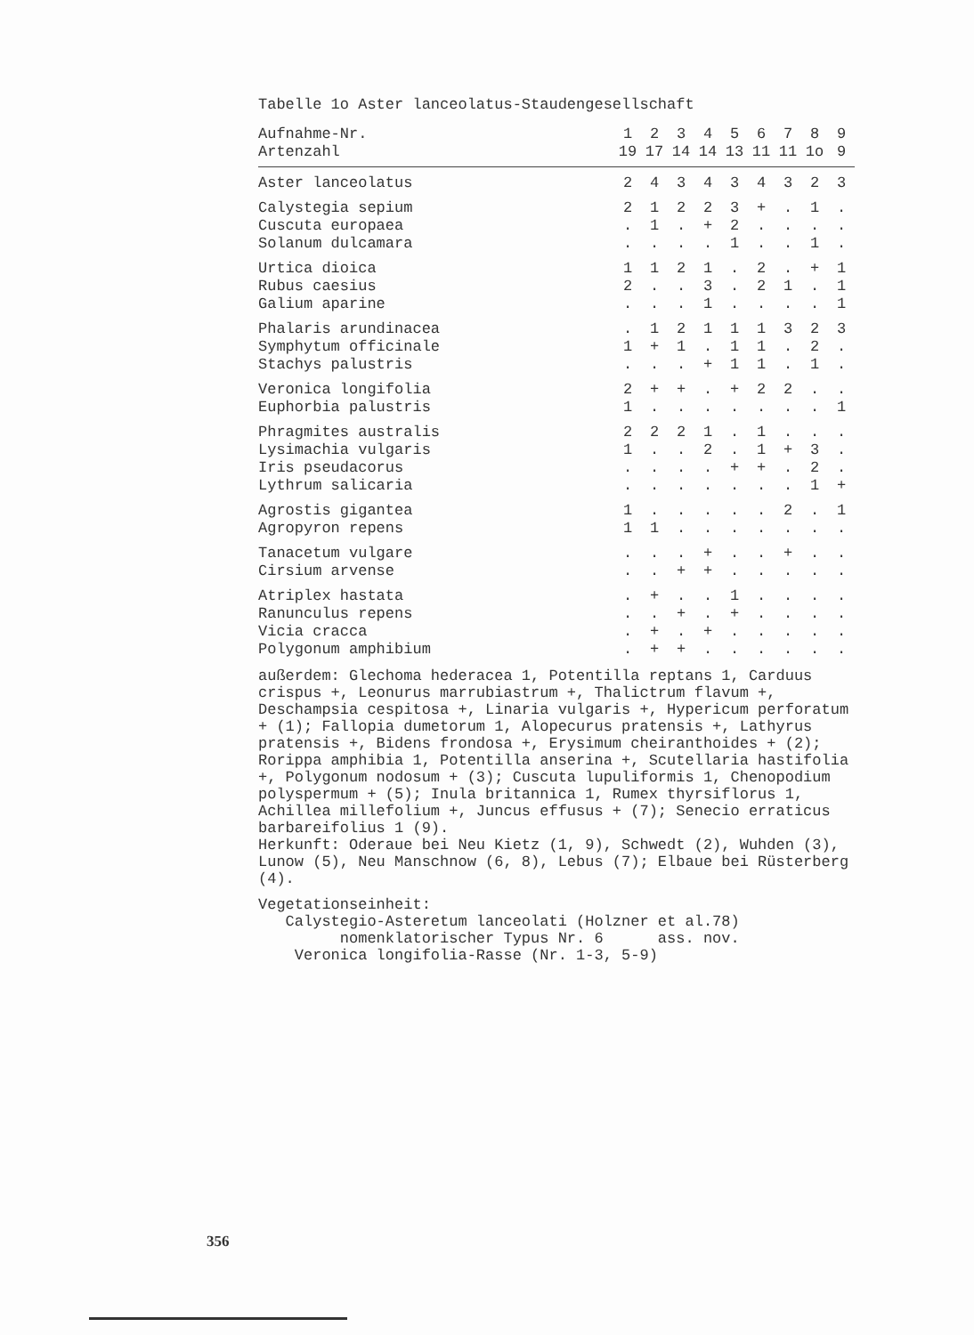Tabelle 1o Aster lanceolatus-Staudengesellschaft
| Aufnahme-Nr. | 1 | 2 | 3 | 4 | 5 | 6 | 7 | 8 | 9 |
| --- | --- | --- | --- | --- | --- | --- | --- | --- | --- |
| Artenzahl | 19 | 17 | 14 | 14 | 13 | 11 | 11 | 1o | 9 |
| Aster lanceolatus | 2 | 4 | 3 | 4 | 3 | 4 | 3 | 2 | 3 |
| Calystegia sepium | 2 | 1 | 2 | 2 | 3 | + | . | 1 | . |
| Cuscuta europaea | . | 1 | . | + | 2 | . | . | . | . |
| Solanum dulcamara | . | . | . | . | 1 | . | . | 1 | . |
| Urtica dioica | 1 | 1 | 2 | 1 | . | 2 | . | + | 1 |
| Rubus caesius | 2 | . | . | 3 | . | 2 | 1 | . | 1 |
| Galium aparine | . | . | . | 1 | . | . | . | . | 1 |
| Phalaris arundinacea | . | 1 | 2 | 1 | 1 | 1 | 3 | 2 | 3 |
| Symphytum officinale | 1 | + | 1 | . | 1 | 1 | . | 2 | . |
| Stachys palustris | . | . | . | + | 1 | 1 | . | 1 | . |
| Veronica longifolia | 2 | + | + | . | + | 2 | 2 | . | . |
| Euphorbia palustris | 1 | . | . | . | . | . | . | . | 1 |
| Phragmites australis | 2 | 2 | 2 | 1 | . | 1 | . | . | . |
| Lysimachia vulgaris | 1 | . | . | 2 | . | 1 | + | 3 | . |
| Iris pseudacorus | . | . | . | . | + | + | . | 2 | . |
| Lythrum salicaria | . | . | . | . | . | . | . | 1 | + |
| Agrostis gigantea | 1 | . | . | . | . | . | 2 | . | 1 |
| Agropyron repens | 1 | 1 | . | . | . | . | . | . | . |
| Tanacetum vulgare | . | . | . | + | . | . | + | . | . |
| Cirsium arvense | . | . | + | + | . | . | . | . | . |
| Atriplex hastata | . | + | . | . | 1 | . | . | . | . |
| Ranunculus repens | . | . | + | . | + | . | . | . | . |
| Vicia cracca | . | + | . | + | . | . | . | . | . |
| Polygonum amphibium | . | + | + | . | . | . | . | . | . |
außerdem: Glechoma hederacea 1, Potentilla reptans 1, Carduus crispus +, Leonurus marrubiastrum +, Thalictrum flavum +, Deschampsia cespitosa +, Linaria vulgaris +, Hypericum perforatum + (1); Fallopia dumetorum 1, Alopecurus pratensis +, Lathyrus pratensis +, Bidens frondosa +, Erysimum cheiranthoides + (2); Rorippa amphibia 1, Potentilla anserina +, Scutellaria hastifolia +, Polygonum nodosum + (3); Cuscuta lupuliformis 1, Chenopodium polyspermum + (5); Inula britannica 1, Rumex thyrsiflorus 1, Achillea millefolium +, Juncus effusus + (7); Senecio erraticus barbareifolius 1 (9).
Herkunft: Oderaue bei Neu Kietz (1, 9), Schwedt (2), Wuhden (3), Lunow (5), Neu Manschnow (6, 8), Lebus (7); Elbaue bei Rüsterberg (4).
Vegetationseinheit:
Calystegio-Asteretum lanceolati (Holzner et al.78)
nomenklatorischer Typus Nr. 6 ass. nov.
Veronica longifolia-Rasse (Nr. 1-3, 5-9)
356